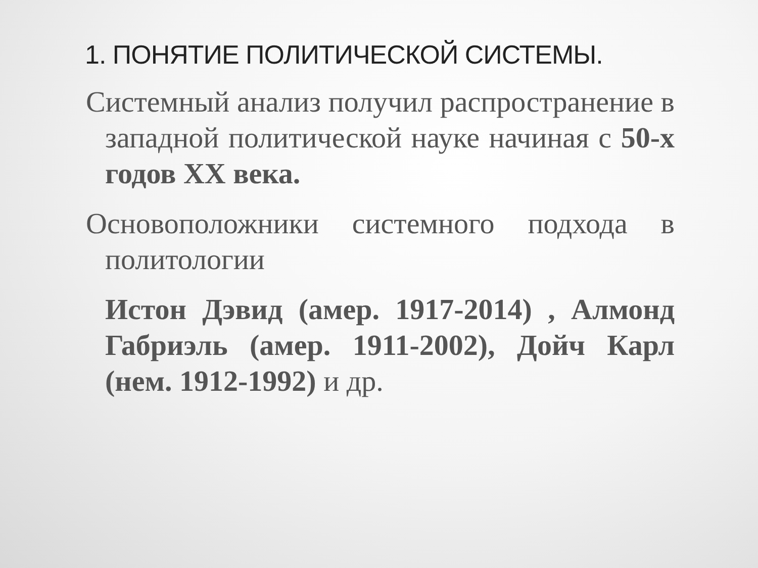1. ПОНЯТИЕ ПОЛИТИЧЕСКОЙ СИСТЕМЫ.
Системный анализ получил распространение в западной политической науке начиная с 50-х годов XX века.
Основоположники системного подхода в политологии
Истон Дэвид (амер. 1917-2014) , Алмонд Габриэль (амер. 1911-2002), Дойч Карл (нем. 1912-1992) и др.